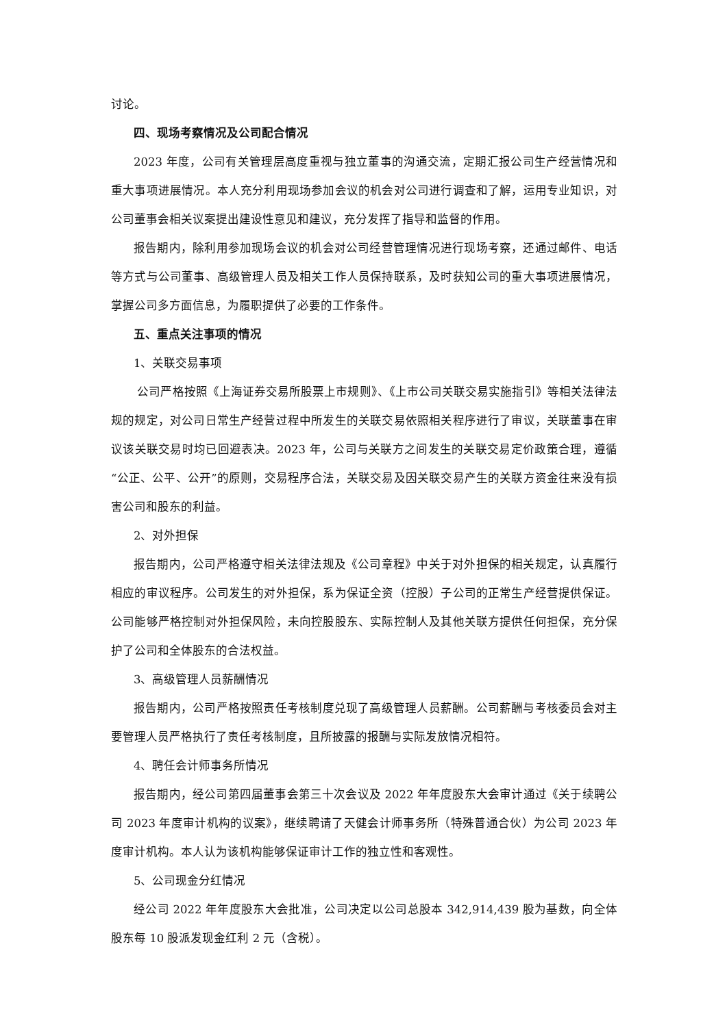讨论。
四、现场考察情况及公司配合情况
2023 年度，公司有关管理层高度重视与独立董事的沟通交流，定期汇报公司生产经营情况和重大事项进展情况。本人充分利用现场参加会议的机会对公司进行调查和了解，运用专业知识，对公司董事会相关议案提出建设性意见和建议，充分发挥了指导和监督的作用。
报告期内，除利用参加现场会议的机会对公司经营管理情况进行现场考察，还通过邮件、电话等方式与公司董事、高级管理人员及相关工作人员保持联系，及时获知公司的重大事项进展情况，掌握公司多方面信息，为履职提供了必要的工作条件。
五、重点关注事项的情况
1、关联交易事项
公司严格按照《上海证券交易所股票上市规则》、《上市公司关联交易实施指引》等相关法律法规的规定，对公司日常生产经营过程中所发生的关联交易依照相关程序进行了审议，关联董事在审议该关联交易时均已回避表决。2023 年，公司与关联方之间发生的关联交易定价政策合理，遵循“公正、公平、公开”的原则，交易程序合法，关联交易及因关联交易产生的关联方资金往来没有损害公司和股东的利益。
2、对外担保
报告期内，公司严格遵守相关法律法规及《公司章程》中关于对外担保的相关规定，认真履行相应的审议程序。公司发生的对外担保，系为保证全资（控股）子公司的正常生产经营提供保证。公司能够严格控制对外担保风险，未向控股股东、实际控制人及其他关联方提供任何担保，充分保护了公司和全体股东的合法权益。
3、高级管理人员薪酬情况
报告期内，公司严格按照责任考核制度兑现了高级管理人员薪酬。公司薪酬与考核委员会对主要管理人员严格执行了责任考核制度，且所披露的报酬与实际发放情况相符。
4、聘任会计师事务所情况
报告期内，经公司第四届董事会第三十次会议及 2022 年年度股东大会审计通过《关于续聘公司 2023 年度审计机构的议案》，继续聘请了天健会计师事务所（特殊普通合伙）为公司 2023 年度审计机构。本人认为该机构能够保证审计工作的独立性和客观性。
5、公司现金分红情况
经公司 2022 年年度股东大会批准，公司决定以公司总股本 342,914,439 股为基数，向全体股东每 10 股派发现金红利 2 元（含税）。